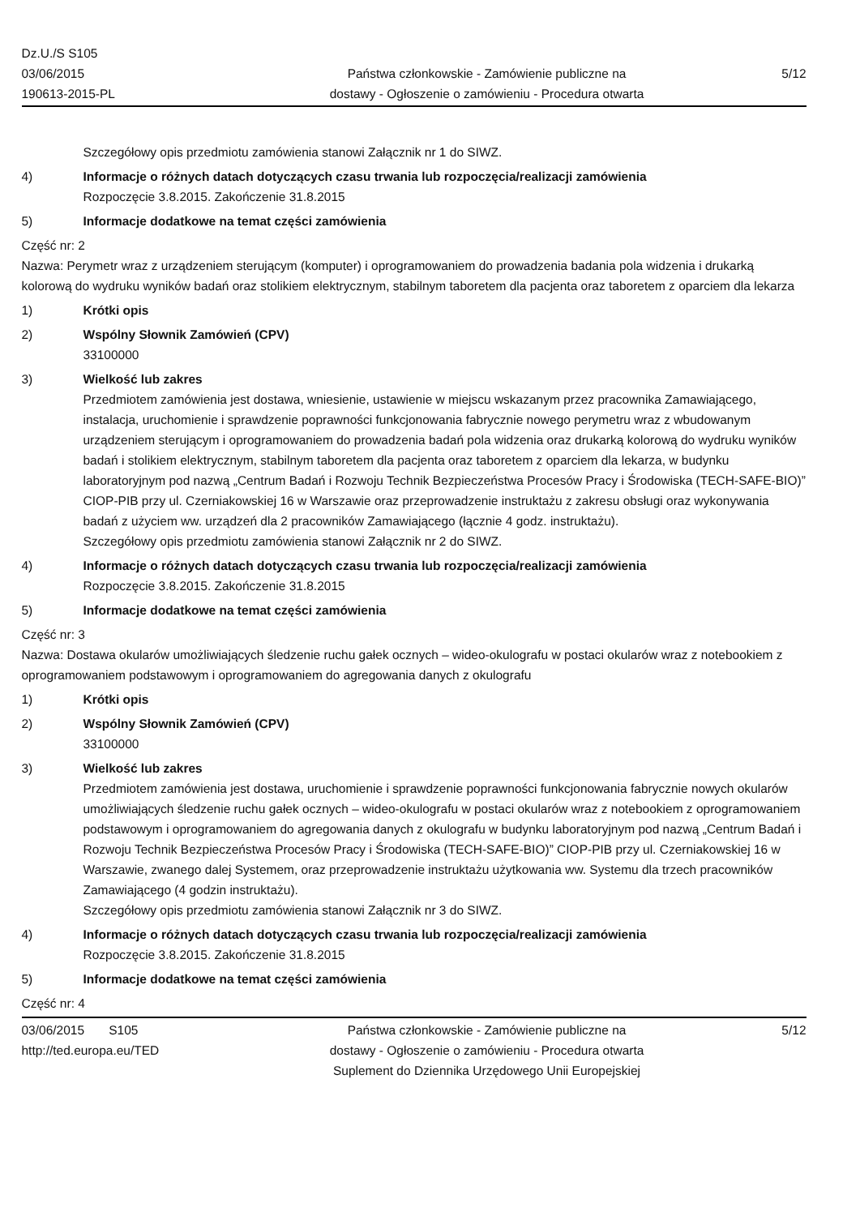Dz.U./S S105
03/06/2015
190613-2015-PL
Państwa członkowskie - Zamówienie publiczne na
dostawy - Ogłoszenie o zamówieniu - Procedura otwarta
5/12
Szczegółowy opis przedmiotu zamówienia stanowi Załącznik nr 1 do SIWZ.
4) Informacje o różnych datach dotyczących czasu trwania lub rozpoczęcia/realizacji zamówienia
Rozpoczęcie 3.8.2015. Zakończenie 31.8.2015
5) Informacje dodatkowe na temat części zamówienia
Część nr: 2
Nazwa: Perymetr wraz z urządzeniem sterującym (komputer) i oprogramowaniem do prowadzenia badania pola widzenia i drukarką kolorową do wydruku wyników badań oraz stolikiem elektrycznym, stabilnym taboretem dla pacjenta oraz taboretem z oparciem dla lekarza
1) Krótki opis
2) Wspólny Słownik Zamówień (CPV)
33100000
3) Wielkość lub zakres
Przedmiotem zamówienia jest dostawa, wniesienie, ustawienie w miejscu wskazanym przez pracownika Zamawiającego, instalacja, uruchomienie i sprawdzenie poprawności funkcjonowania fabrycznie nowego perymetru wraz z wbudowanym urządzeniem sterującym i oprogramowaniem do prowadzenia badań pola widzenia oraz drukarką kolorową do wydruku wyników badań i stolikiem elektrycznym, stabilnym taboretem dla pacjenta oraz taboretem z oparciem dla lekarza, w budynku laboratoryjnym pod nazwą „Centrum Badań i Rozwoju Technik Bezpieczeństwa Procesów Pracy i Środowiska (TECH-SAFE-BIO)” CIOP-PIB przy ul. Czerniakowskiej 16 w Warszawie oraz przeprowadzenie instruktażu z zakresu obsługi oraz wykonywania badań z użyciem ww. urządzeń dla 2 pracowników Zamawiającego (łącznie 4 godz. instruktażu).
Szczegółowy opis przedmiotu zamówienia stanowi Załącznik nr 2 do SIWZ.
4) Informacje o różnych datach dotyczących czasu trwania lub rozpoczęcia/realizacji zamówienia
Rozpoczęcie 3.8.2015. Zakończenie 31.8.2015
5) Informacje dodatkowe na temat części zamówienia
Część nr: 3
Nazwa: Dostawa okularów umożliwiających śledzenie ruchu gałek ocznych – wideo-okulografu w postaci okularów wraz z notebookiem z oprogramowaniem podstawowym i oprogramowaniem do agregowania danych z okulografu
1) Krótki opis
2) Wspólny Słownik Zamówień (CPV)
33100000
3) Wielkość lub zakres
Przedmiotem zamówienia jest dostawa, uruchomienie i sprawdzenie poprawności funkcjonowania fabrycznie nowych okularów umożliwiających śledzenie ruchu gałek ocznych – wideo-okulografu w postaci okularów wraz z notebookiem z oprogramowaniem podstawowym i oprogramowaniem do agregowania danych z okulografu w budynku laboratoryjnym pod nazwą „Centrum Badań i Rozwoju Technik Bezpieczeństwa Procesów Pracy i Środowiska (TECH-SAFE-BIO)” CIOP-PIB przy ul. Czerniakowskiej 16 w Warszawie, zwanego dalej Systemem, oraz przeprowadzenie instruktażu użytkowania ww. Systemu dla trzech pracowników Zamawiającego (4 godzin instruktażu).
Szczegółowy opis przedmiotu zamówienia stanowi Załącznik nr 3 do SIWZ.
4) Informacje o różnych datach dotyczących czasu trwania lub rozpoczęcia/realizacji zamówienia
Rozpoczęcie 3.8.2015. Zakończenie 31.8.2015
5) Informacje dodatkowe na temat części zamówienia
Część nr: 4
03/06/2015 S105
http://ted.europa.eu/TED
Państwa członkowskie - Zamówienie publiczne na
dostawy - Ogłoszenie o zamówieniu - Procedura otwarta
Suplement do Dziennika Urzędowego Unii Europejskiej
5/12